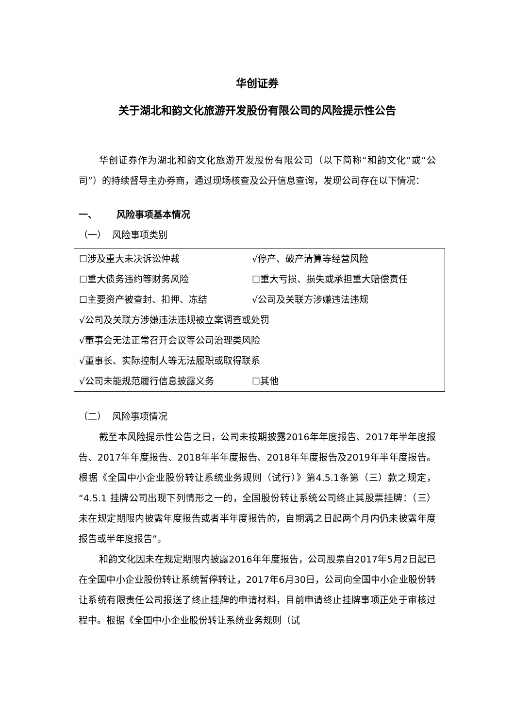华创证券
关于湖北和韵文化旅游开发股份有限公司的风险提示性公告
华创证券作为湖北和韵文化旅游开发股份有限公司（以下简称“和韵文化”或“公司”）的持续督导主办券商，通过现场核查及公开信息查询，发现公司存在以下情况：
一、 风险事项基本情况
（一） 风险事项类别
| ☐涉及重大未决诉讼仲裁 | √停产、破产清算等经营风险 |
| ☐重大债务违约等财务风险 | ☐重大亏损、损失或承担重大赔偿责任 |
| ☐主要资产被查封、扣押、冻结 | √公司及关联方涉嫌违法违规 |
| √公司及关联方涉嫌违法违规被立案调查或处罚 | |
| √董事会无法正常召开会议等公司治理类风险 | |
| √董事长、实际控制人等无法履职或取得联系 | |
| √公司未能规范履行信息披露义务 | ☐其他 |
（二） 风险事项情况
截至本风险提示性公告之日，公司未按期披露2016年年度报告、2017年半年度报告、2017年年度报告、2018年半年度报告、2018年年度报告及2019年半年度报告。根据《全国中小企业股份转让系统业务规则（试行）》第4.5.1条第（三）款之规定，“4.5.1 挂牌公司出现下列情形之一的，全国股份转让系统公司终止其股票挂牌：（三）未在规定期限内披露年度报告或者半年度报告的，自期满之日起两个月内仍未披露年度报告或半年度报告”。
和韵文化因未在规定期限内披露2016年年度报告，公司股票自2017年5月2日起已在全国中小企业股份转让系统暂停转让，2017年6月30日，公司向全国中小企业股份转让系统有限责任公司报送了终止挂牌的申请材料，目前申请终止挂牌事项正处于审核过程中。根据《全国中小企业股份转让系统业务规则（试